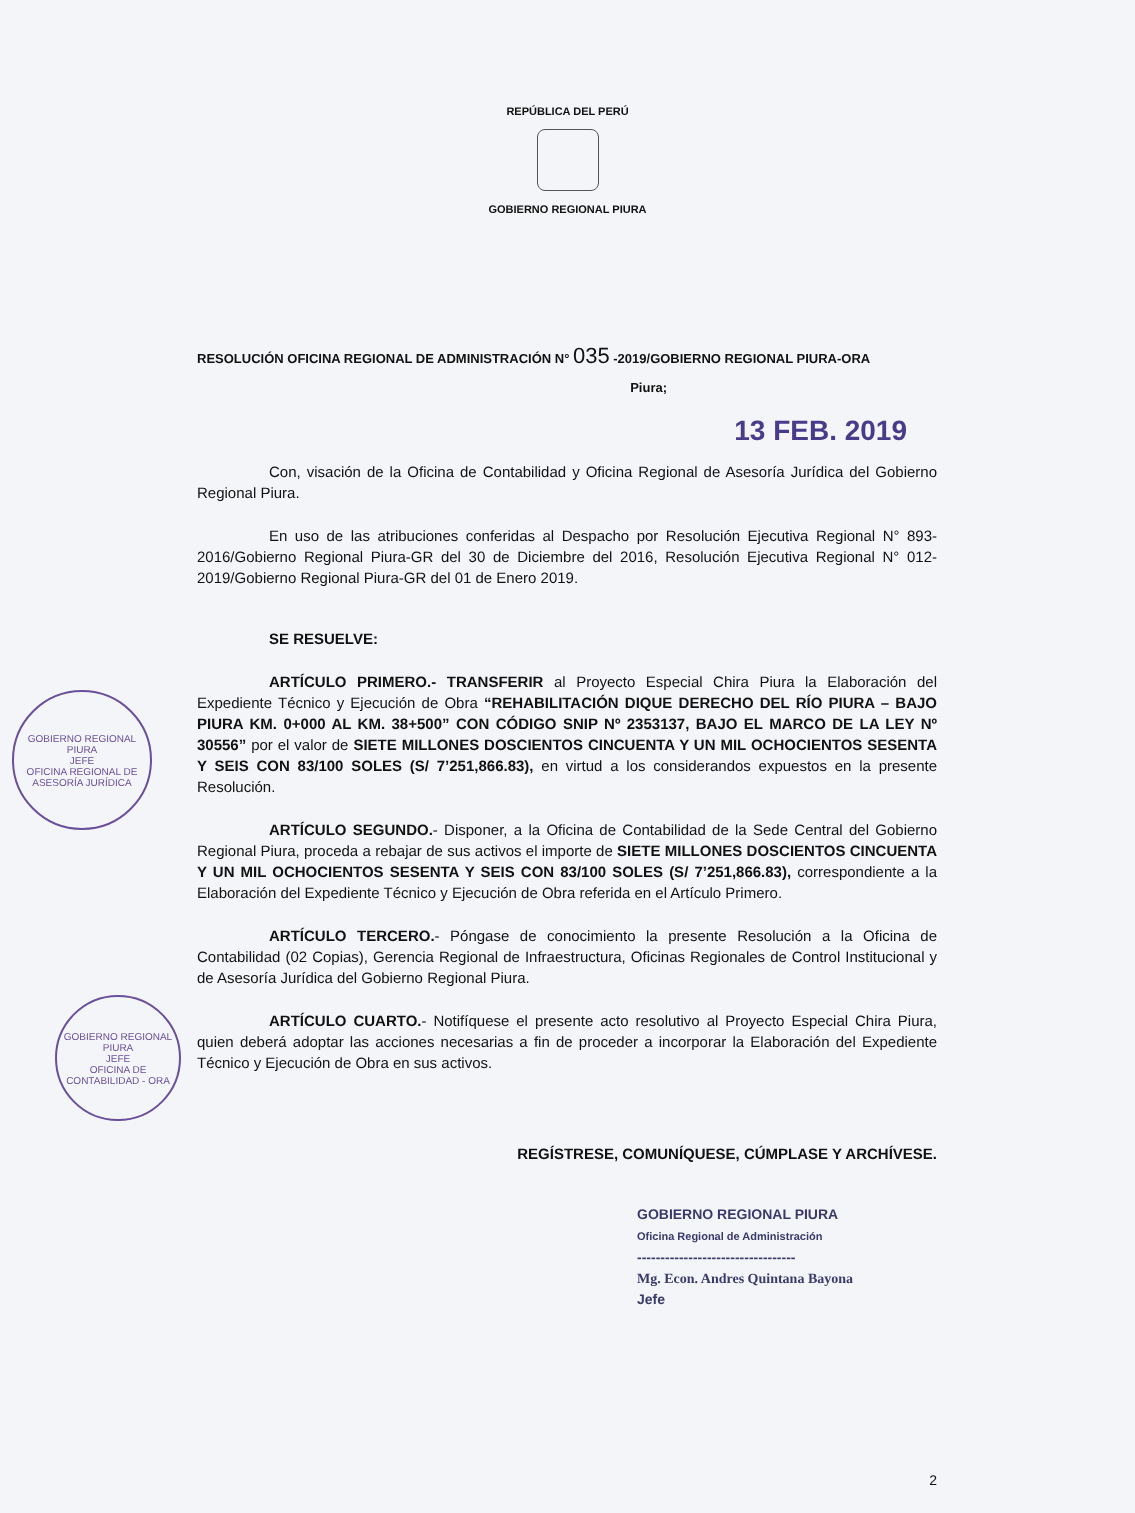REPÚBLICA DEL PERÚ
GOBIERNO REGIONAL PIURA
RESOLUCIÓN OFICINA REGIONAL DE ADMINISTRACIÓN N° 035 -2019/GOBIERNO REGIONAL PIURA-ORA
Piura;
13 FEB. 2019
Con, visación de la Oficina de Contabilidad y Oficina Regional de Asesoría Jurídica del Gobierno Regional Piura.
En uso de las atribuciones conferidas al Despacho por Resolución Ejecutiva Regional N° 893-2016/Gobierno Regional Piura-GR del 30 de Diciembre del 2016, Resolución Ejecutiva Regional N° 012-2019/Gobierno Regional Piura-GR del 01 de Enero 2019.
SE RESUELVE:
ARTÍCULO PRIMERO.- TRANSFERIR al Proyecto Especial Chira Piura la Elaboración del Expediente Técnico y Ejecución de Obra “REHABILITACIÓN DIQUE DERECHO DEL RÍO PIURA – BAJO PIURA KM. 0+000 AL KM. 38+500” CON CÓDIGO SNIP Nº 2353137, BAJO EL MARCO DE LA LEY Nº 30556” por el valor de SIETE MILLONES DOSCIENTOS CINCUENTA Y UN MIL OCHOCIENTOS SESENTA Y SEIS CON 83/100 SOLES (S/ 7’251,866.83), en virtud a los considerandos expuestos en la presente Resolución.
ARTÍCULO SEGUNDO.- Disponer, a la Oficina de Contabilidad de la Sede Central del Gobierno Regional Piura, proceda a rebajar de sus activos el importe de SIETE MILLONES DOSCIENTOS CINCUENTA Y UN MIL OCHOCIENTOS SESENTA Y SEIS CON 83/100 SOLES (S/ 7’251,866.83), correspondiente a la Elaboración del Expediente Técnico y Ejecución de Obra referida en el Artículo Primero.
ARTÍCULO TERCERO.- Póngase de conocimiento la presente Resolución a la Oficina de Contabilidad (02 Copias), Gerencia Regional de Infraestructura, Oficinas Regionales de Control Institucional y de Asesoría Jurídica del Gobierno Regional Piura.
ARTÍCULO CUARTO.- Notifíquese el presente acto resolutivo al Proyecto Especial Chira Piura, quien deberá adoptar las acciones necesarias a fin de proceder a incorporar la Elaboración del Expediente Técnico y Ejecución de Obra en sus activos.
REGÍSTRESE, COMUNÍQUESE, CÚMPLASE Y ARCHÍVESE.
GOBIERNO REGIONAL PIURA
Oficina Regional de Administración
----------------------------------
Mg. Econ. Andres Quintana Bayona
Jefe
2
GOBIERNO REGIONAL PIURA
JEFE
OFICINA REGIONAL DE ASESORÍA JURÍDICA
GOBIERNO REGIONAL PIURA
JEFE
OFICINA DE CONTABILIDAD - ORA